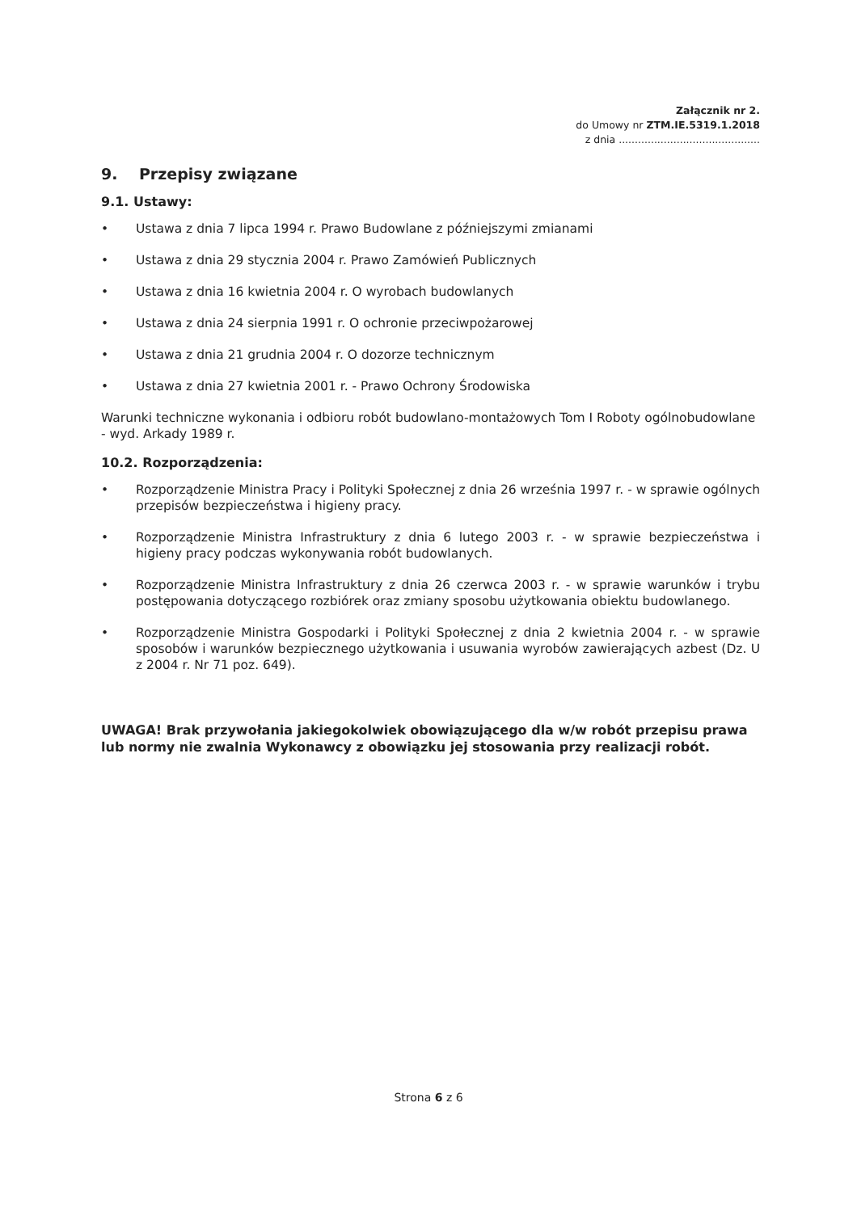Załącznik nr 2.
do Umowy nr ZTM.IE.5319.1.2018
z dnia ............................................
9. Przepisy związane
9.1. Ustawy:
• Ustawa z dnia 7 lipca 1994 r. Prawo Budowlane z późniejszymi zmianami
• Ustawa z dnia 29 stycznia 2004 r. Prawo Zamówień Publicznych
• Ustawa z dnia 16 kwietnia 2004 r. O wyrobach budowlanych
• Ustawa z dnia 24 sierpnia 1991 r. O ochronie przeciwpożarowej
• Ustawa z dnia 21 grudnia 2004 r. O dozorze technicznym
• Ustawa z dnia 27 kwietnia 2001 r. - Prawo Ochrony Środowiska
Warunki techniczne wykonania i odbioru robót budowlano-montażowych Tom I Roboty ogólnobudowlane - wyd. Arkady 1989 r.
10.2. Rozporządzenia:
• Rozporządzenie Ministra Pracy i Polityki Społecznej z dnia 26 września 1997 r. - w sprawie ogólnych przepisów bezpieczeństwa i higieny pracy.
• Rozporządzenie Ministra Infrastruktury z dnia 6 lutego 2003 r. - w sprawie bezpieczeństwa i higieny pracy podczas wykonywania robót budowlanych.
• Rozporządzenie Ministra Infrastruktury z dnia 26 czerwca 2003 r. - w sprawie warunków i trybu postępowania dotyczącego rozbiórek oraz zmiany sposobu użytkowania obiektu budowlanego.
• Rozporządzenie Ministra Gospodarki i Polityki Społecznej z dnia 2 kwietnia 2004 r. - w sprawie sposobów i warunków bezpiecznego użytkowania i usuwania wyrobów zawierających azbest (Dz. U z 2004 r. Nr 71 poz. 649).
UWAGA! Brak przywołania jakiegokolwiek obowiązującego dla w/w robót przepisu prawa lub normy nie zwalnia Wykonawcy z obowiązku jej stosowania przy realizacji robót.
Strona 6 z 6